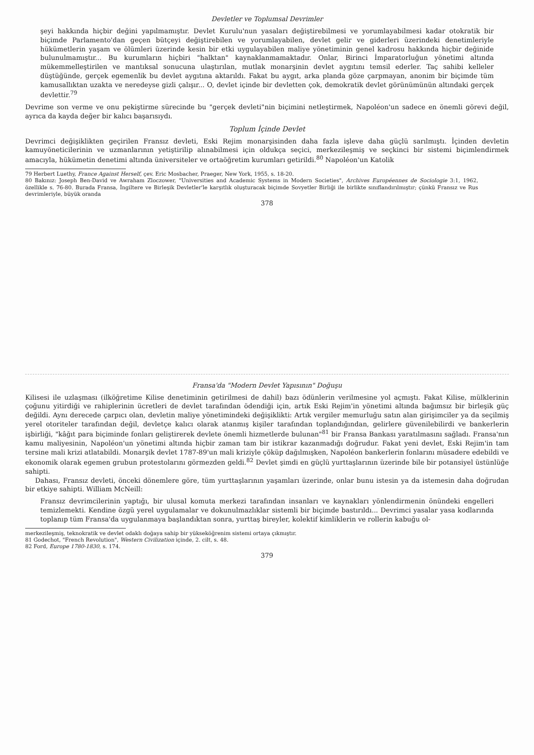Devletler ve Toplumsal Devrimler
şeyi hakkında hiçbir değini yapılmamıştır. Devlet Kurulu'nun yasaları değiştirebilmesi ve yorumlayabilmesi kadar otokratik bir biçimde Parlamento'dan geçen bütçeyi değiştirebilen ve yorumlayabilen, devlet gelir ve giderleri üzerindeki denetimleriyle hükümetlerin yaşam ve ölümleri üzerinde kesin bir etki uygulayabilen maliye yönetiminin genel kadrosu hakkında hiçbir değinide bulunulmamıştır... Bu kurumların hiçbiri "halktan" kaynaklanmamaktadır. Onlar, Birinci İmparatorluğun yönetimi altında mükemmelleştirilen ve mantıksal sonucuna ulaştırılan, mutlak monarşinin devlet aygıtını temsil ederler. Taç sahibi kelleler düştüğünde, gerçek egemenlik bu devlet aygıtına aktarıldı. Fakat bu aygıt, arka planda göze çarpmayan, anonim bir biçimde tüm kamusallıktan uzakta ve neredeyse gizli çalışır... O, devlet içinde bir devletten çok, demokratik devlet görünümünün altındaki gerçek devlettir.<sup>79</sup>
Devrime son verme ve onu pekiştirme sürecinde bu "gerçek devleti"nin biçimini netleştirmek, Napoléon'un sadece en önemli görevi değil, ayrıca da kayda değer bir kalıcı başarısıydı.
Toplum İçinde Devlet
Devrimci değişiklikten geçirilen Fransız devleti, Eski Rejim monarşisinden daha fazla işleve daha güçlü sarılmıştı. İçinden devletin kamuyöneticilerinin ve uzmanlarının yetiştirilip alınabilmesi için oldukça seçici, merkezileşmiş ve seçkinci bir sistemi biçimlendirmek amacıyla, hükümetin denetimi altında üniversiteler ve ortaöğretim kurumları getirildi.<sup>80</sup> Napoléon'un Katolik
79 Herbert Luethy, France Against Herself, çev. Eric Mosbacher, Praeger, New York, 1955, s. 18-20.
80 Bakınız: Joseph Ben-David ve Awraham Zloczower, "Universities and Academic Systems in Modern Societies", Archives Européennes de Sociologie 3:1, 1962, özellikle s. 76-80. Burada Fransa, İngiltere ve Birleşik Devletler'le karşıtlık oluşturacak biçimde Sovyetler Birliği ile birlikte sınıflandırılmıştır; çünkü Fransız ve Rus devrimleriyle, büyük oranda
378
Fransa'da "Modern Devlet Yapısının" Doğuşu
Kilisesi ile uzlaşması (ilköğretime Kilise denetiminin getirilmesi de dahil) bazı ödünlerin verilmesine yol açmıştı. Fakat Kilise, mülklerinin çoğunu yitirdiği ve rahiplerinin ücretleri de devlet tarafından ödendiği için, artık Eski Rejim'in yönetimi altında bağımsız bir birleşik güç değildi. Aynı derecede çarpıcı olan, devletin maliye yönetimindeki değişiklikti: Artık vergiler memurluğu satın alan girişimciler ya da seçilmiş yerel otoriteler tarafından değil, devletçe kalıcı olarak atanmış kişiler tarafından toplandığından, gelirlere güvenilebilirdi ve bankerlerin işbirliği, "kâğıt para biçiminde fonları geliştirerek devlete önemli hizmetlerde bulunan"<sup>81</sup> bir Fransa Bankası yaratılmasını sağladı. Fransa'nın kamu maliyesinin, Napoléon'un yönetimi altında hiçbir zaman tam bir istikrar kazanmadığı doğrudur. Fakat yeni devlet, Eski Rejim'in tam tersine mali krizi atlatabildi. Monarşik devlet 1787-89'un mali kriziyle çöküp dağılmışken, Napoléon bankerlerin fonlarını müsadere edebildi ve ekonomik olarak egemen grubun protestolarını görmezden geldi.<sup>82</sup> Devlet şimdi en güçlü yurttaşlarının üzerinde bile bir potansiyel üstünlüğe sahipti.
Dahası, Fransız devleti, önceki dönemlere göre, tüm yurttaşlarının yaşamları üzerinde, onlar bunu istesin ya da istemesin daha doğrudan bir etkiye sahipti. William McNeill:
Fransız devrimcilerinin yaptığı, bir ulusal komuta merkezi tarafından insanları ve kaynakları yönlendirmenin önündeki engelleri temizlemekti. Kendine özgü yerel uygulamalar ve dokunulmazlıklar sistemli bir biçimde bastırıldı... Devrimci yasalar yasa kodlarında toplanıp tüm Fransa'da uygulanmaya başlandıktan sonra, yurttaş bireyler, kolektif kimliklerin ve rollerin kabuğu ol-
merkezileşmiş, teknokratik ve devlet odaklı doğaya sahip bir yükseköğrenim sistemi ortaya çıkmıştır.
81 Godechot, "French Revolution", Western Civilization içinde, 2. cilt, s. 48.
82 Ford, Europe 1780-1830, s. 174.
379